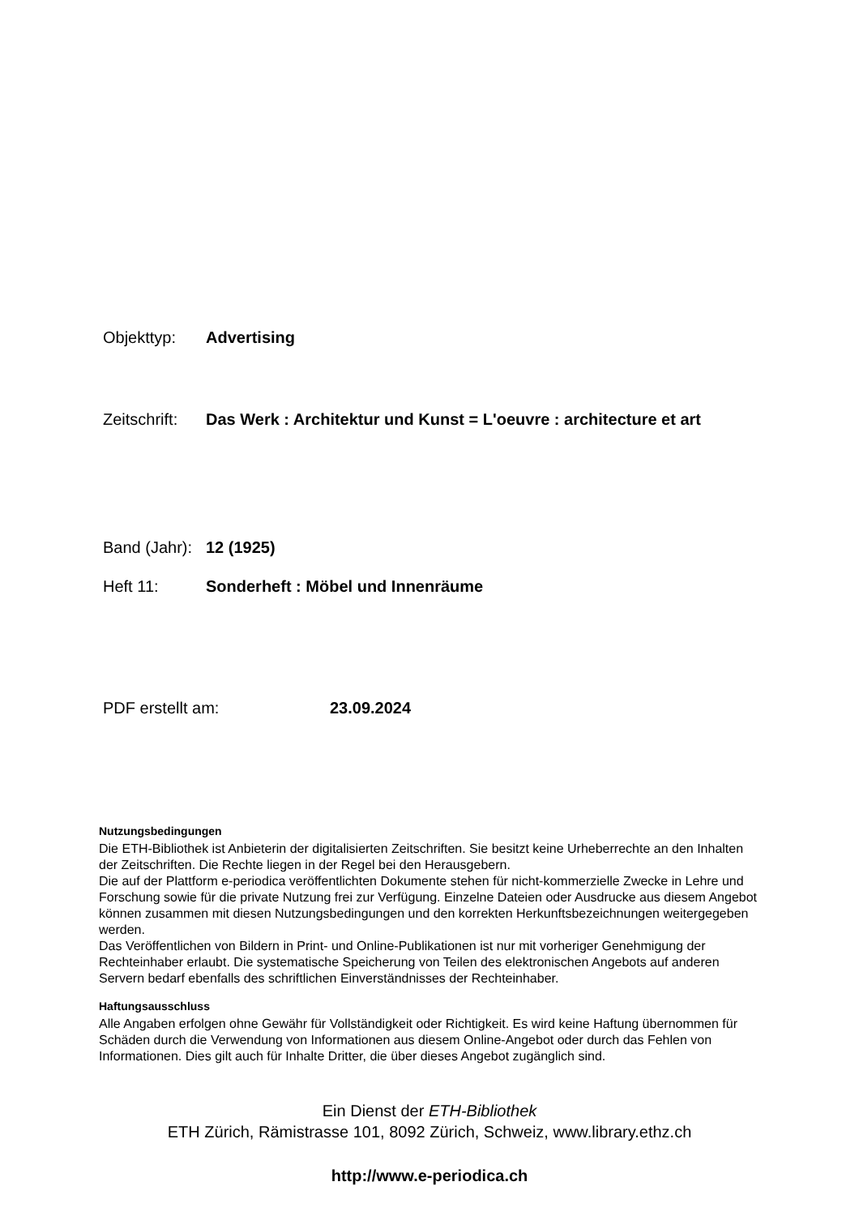Objekttyp: Advertising
Zeitschrift: Das Werk : Architektur und Kunst = L'oeuvre : architecture et art
Band (Jahr): 12 (1925)
Heft 11: Sonderheft : Möbel und Innenräume
PDF erstellt am: 23.09.2024
Nutzungsbedingungen
Die ETH-Bibliothek ist Anbieterin der digitalisierten Zeitschriften. Sie besitzt keine Urheberrechte an den Inhalten der Zeitschriften. Die Rechte liegen in der Regel bei den Herausgebern.
Die auf der Plattform e-periodica veröffentlichten Dokumente stehen für nicht-kommerzielle Zwecke in Lehre und Forschung sowie für die private Nutzung frei zur Verfügung. Einzelne Dateien oder Ausdrucke aus diesem Angebot können zusammen mit diesen Nutzungsbedingungen und den korrekten Herkunftsbezeichnungen weitergegeben werden.
Das Veröffentlichen von Bildern in Print- und Online-Publikationen ist nur mit vorheriger Genehmigung der Rechteinhaber erlaubt. Die systematische Speicherung von Teilen des elektronischen Angebots auf anderen Servern bedarf ebenfalls des schriftlichen Einverständnisses der Rechteinhaber.
Haftungsausschluss
Alle Angaben erfolgen ohne Gewähr für Vollständigkeit oder Richtigkeit. Es wird keine Haftung übernommen für Schäden durch die Verwendung von Informationen aus diesem Online-Angebot oder durch das Fehlen von Informationen. Dies gilt auch für Inhalte Dritter, die über dieses Angebot zugänglich sind.
Ein Dienst der ETH-Bibliothek
ETH Zürich, Rämistrasse 101, 8092 Zürich, Schweiz, www.library.ethz.ch
http://www.e-periodica.ch